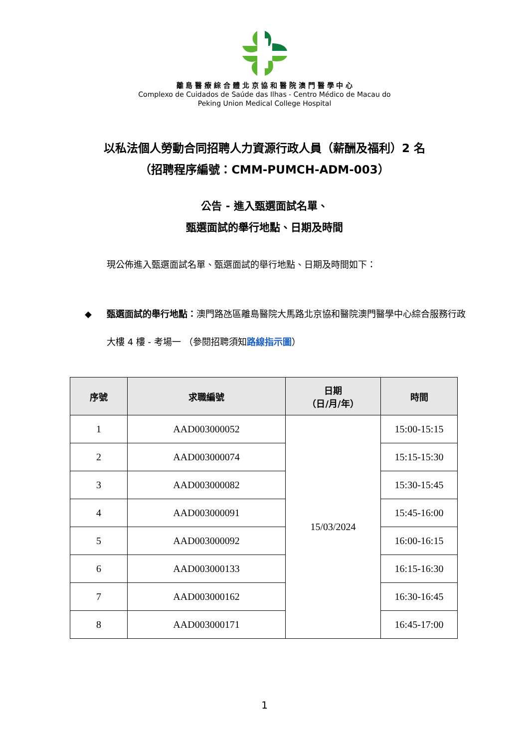離 島 醫 療 綜 合 體 北 京 協 和 醫 院 澳 門 醫 學 中 心
Complexo de Cuidados de Saúde das Ilhas - Centro Médico de Macau do
Peking Union Medical College Hospital
以私法個人勞動合同招聘人力資源行政人員（薪酬及福利）2 名
（招聘程序編號：CMM-PUMCH-ADM-003）
公告 - 進入甄選面試名單、
甄選面試的舉行地點、日期及時間
現公佈進入甄選面試名單、甄選面試的舉行地點、日期及時間如下：
◆ 甄選面試的舉行地點：澳門路氹區離島醫院大馬路北京協和醫院澳門醫學中心綜合服務行政大樓 4 樓 - 考場一 （參閱招聘須知路線指示圖）
| 序號 | 求職編號 | 日期 （日/月/年） | 時間 |
| --- | --- | --- | --- |
| 1 | AAD003000052 | 15/03/2024 | 15:00-15:15 |
| 2 | AAD003000074 | | 15:15-15:30 |
| 3 | AAD003000082 | | 15:30-15:45 |
| 4 | AAD003000091 | | 15:45-16:00 |
| 5 | AAD003000092 | | 16:00-16:15 |
| 6 | AAD003000133 | | 16:15-16:30 |
| 7 | AAD003000162 | | 16:30-16:45 |
| 8 | AAD003000171 | | 16:45-17:00 |
1